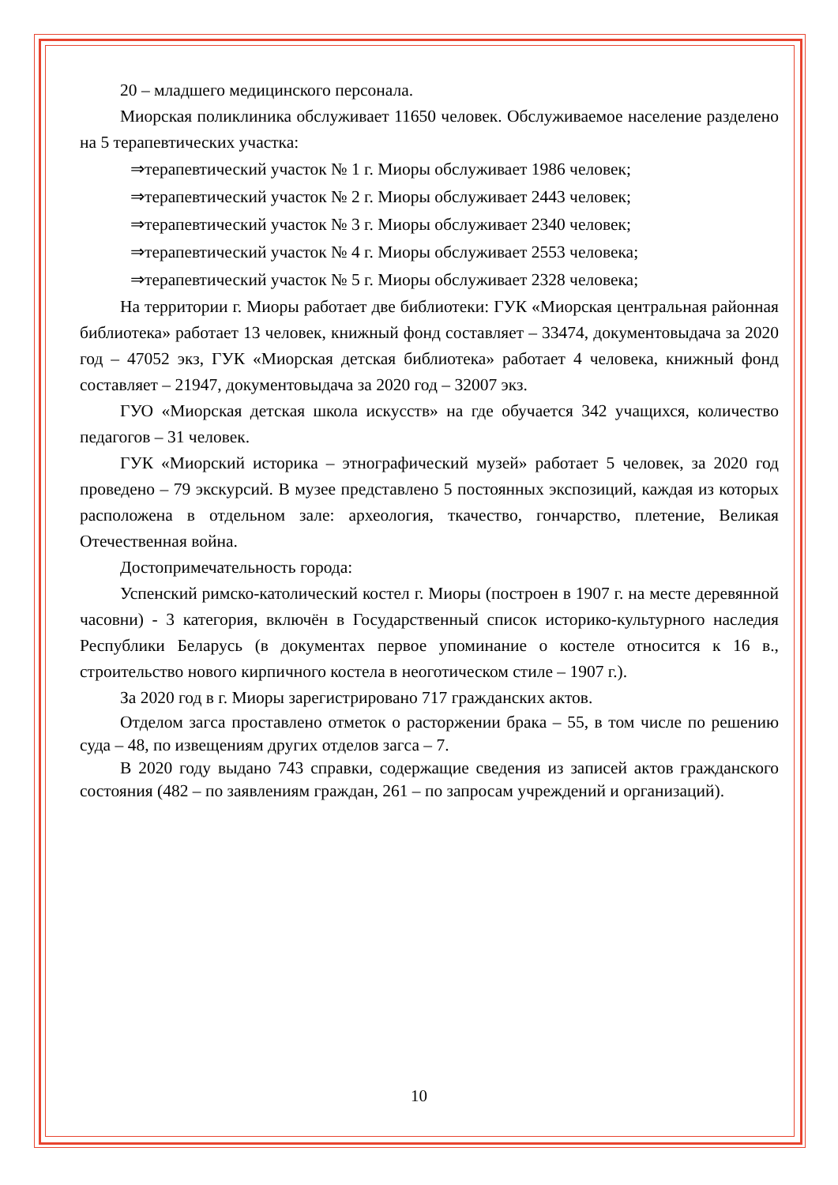20 – младшего медицинского персонала.
Миорская поликлиника обслуживает 11650 человек. Обслуживаемое население разделено на 5 терапевтических участка:
⇒терапевтический участок № 1 г. Миоры обслуживает 1986 человек;
⇒терапевтический участок № 2 г. Миоры обслуживает 2443 человек;
⇒терапевтический участок № 3 г. Миоры обслуживает 2340 человек;
⇒терапевтический участок № 4 г. Миоры обслуживает 2553 человека;
⇒терапевтический участок № 5 г. Миоры обслуживает 2328 человека;
На территории г. Миоры работает две библиотеки: ГУК «Миорская центральная районная библиотека» работает 13 человек, книжный фонд составляет – 33474, документовыдача за 2020 год – 47052 экз, ГУК «Миорская детская библиотека» работает 4 человека, книжный фонд составляет – 21947, документовыдача за 2020 год – 32007 экз.
ГУО «Миорская детская школа искусств» на где обучается 342 учащихся, количество педагогов – 31 человек.
ГУК «Миорский историка – этнографический музей» работает 5 человек, за 2020 год проведено – 79 экскурсий. В музее представлено 5 постоянных экспозиций, каждая из которых расположена в отдельном зале: археология, ткачество, гончарство, плетение, Великая Отечественная война.
Достопримечательность города:
Успенский римско-католический костел г. Миоры (построен в 1907 г. на месте деревянной часовни) - 3 категория, включён в Государственный список историко-культурного наследия Республики Беларусь (в документах первое упоминание о костеле относится к 16 в., строительство нового кирпичного костела в неоготическом стиле – 1907 г.).
За 2020 год в г. Миоры зарегистрировано 717 гражданских актов.
Отделом загса проставлено отметок о расторжении брака – 55, в том числе по решению суда – 48, по извещениям других отделов загса – 7.
В 2020 году выдано 743 справки, содержащие сведения из записей актов гражданского состояния (482 – по заявлениям граждан, 261 – по запросам учреждений и организаций).
10